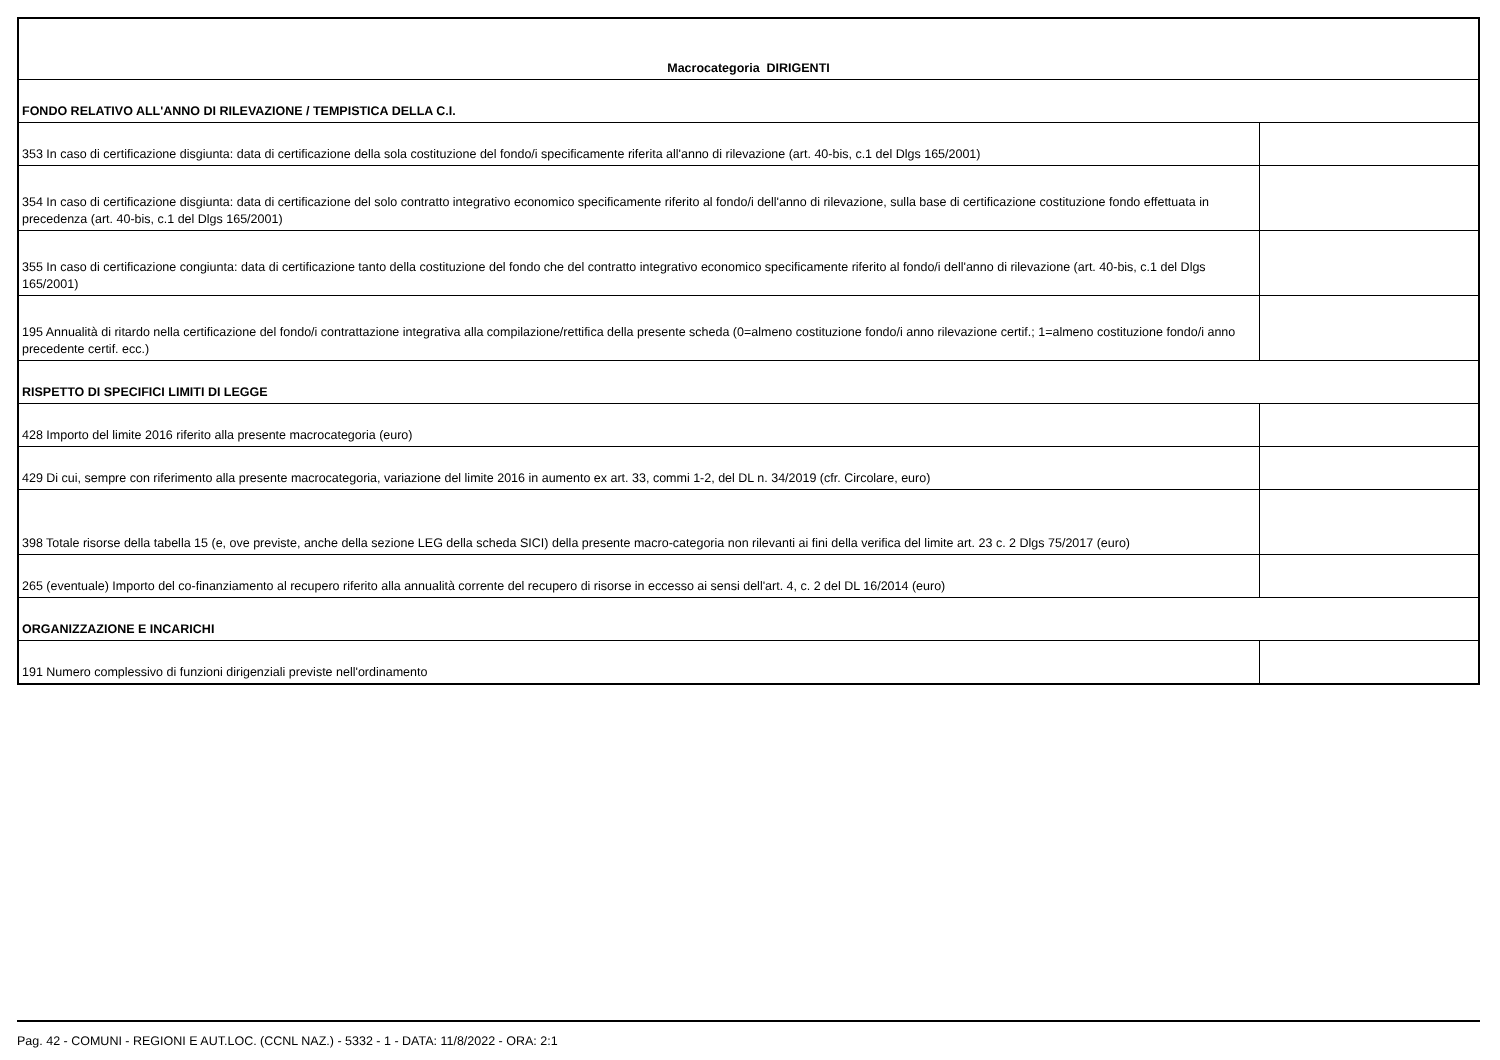| Macrocategoria DIRIGENTI | |
| FONDO RELATIVO ALL'ANNO DI RILEVAZIONE / TEMPISTICA DELLA C.I. | |
| 353 In caso di certificazione disgiunta: data di certificazione della sola costituzione del fondo/i specificamente riferita all'anno di rilevazione (art. 40-bis, c.1 del Dlgs 165/2001) | |
| 354 In caso di certificazione disgiunta: data di certificazione del solo contratto integrativo economico specificamente riferito al fondo/i dell'anno di rilevazione, sulla base di certificazione costituzione fondo effettuata in precedenza (art. 40-bis, c.1 del Dlgs 165/2001) | |
| 355 In caso di certificazione congiunta: data di certificazione tanto della costituzione del fondo che del contratto integrativo economico specificamente riferito al fondo/i dell'anno di rilevazione (art. 40-bis, c.1 del Dlgs 165/2001) | |
| 195 Annualità di ritardo nella certificazione del fondo/i contrattazione integrativa alla compilazione/rettifica della presente scheda (0=almeno costituzione fondo/i anno rilevazione certif.; 1=almeno costituzione fondo/i anno precedente certif. ecc.) | |
| RISPETTO DI SPECIFICI LIMITI DI LEGGE | |
| 428 Importo del limite 2016 riferito alla presente macrocategoria (euro) | |
| 429 Di cui, sempre con riferimento alla presente macrocategoria, variazione del limite 2016 in aumento ex art. 33, commi 1-2, del DL n. 34/2019 (cfr. Circolare, euro) | |
| 398 Totale risorse della tabella 15 (e, ove previste, anche della sezione LEG della scheda SICI) della presente macro-categoria non rilevanti ai fini della verifica del limite art. 23 c. 2 Dlgs 75/2017 (euro) | |
| 265 (eventuale) Importo del co-finanziamento al recupero riferito alla annualità corrente del recupero di risorse in eccesso ai sensi dell'art. 4, c. 2 del DL 16/2014 (euro) | |
| ORGANIZZAZIONE E INCARICHI | |
| 191 Numero complessivo di funzioni dirigenziali previste nell'ordinamento | |
Pag. 42 - COMUNI - REGIONI E AUT.LOC. (CCNL NAZ.) - 5332 - 1 - DATA: 11/8/2022 - ORA: 2:1